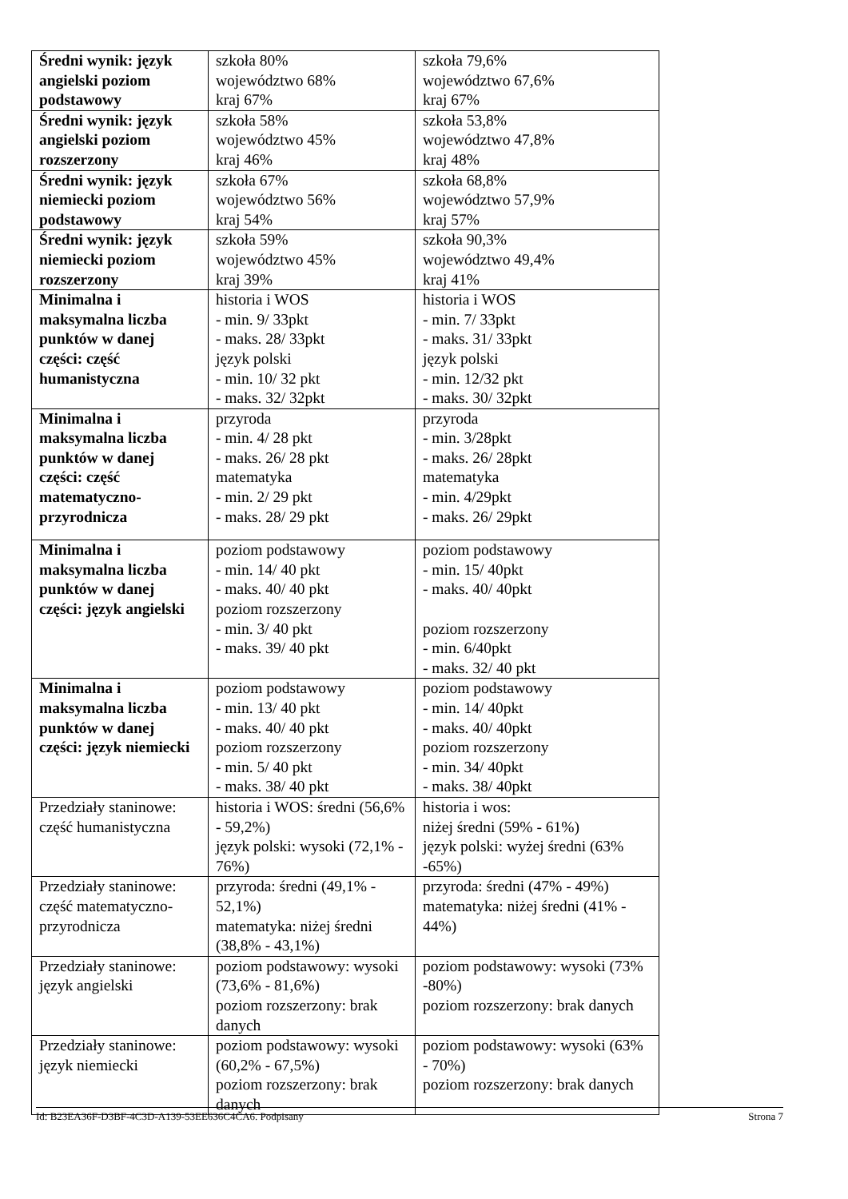| Średni wynik: język angielski poziom podstawowy | szkoła 80% województwo 68% kraj 67% | szkoła 79,6% województwo 67,6% kraj 67% |
| Średni wynik: język angielski poziom rozszerzony | szkoła 58% województwo 45% kraj 46% | szkoła 53,8% województwo 47,8% kraj 48% |
| Średni wynik: język niemiecki poziom podstawowy | szkoła 67% województwo 56% kraj 54% | szkoła 68,8% województwo 57,9% kraj 57% |
| Średni wynik: język niemiecki poziom rozszerzony | szkoła 59% województwo 45% kraj 39% | szkoła 90,3% województwo 49,4% kraj 41% |
| Minimalna i maksymalna liczba punktów w danej części: część humanistyczna | historia i WOS - min. 9/ 33pkt - maks. 28/ 33pkt język polski - min. 10/ 32 pkt - maks. 32/ 32pkt | historia i WOS - min. 7/ 33pkt - maks. 31/ 33pkt język polski - min. 12/32 pkt - maks. 30/ 32pkt |
| Minimalna i maksymalna liczba punktów w danej części: część matematyczno-przyrodnicza | przyroda - min. 4/ 28 pkt - maks. 26/ 28 pkt matematyka - min. 2/ 29 pkt - maks. 28/ 29 pkt | przyroda - min. 3/28pkt - maks. 26/ 28pkt matematyka - min. 4/29pkt - maks. 26/ 29pkt |
| Minimalna i maksymalna liczba punktów w danej części: język angielski | poziom podstawowy - min. 14/ 40 pkt - maks. 40/ 40 pkt poziom rozszerzony - min. 3/ 40 pkt - maks. 39/ 40 pkt | poziom podstawowy - min. 15/ 40pkt - maks. 40/ 40pkt poziom rozszerzony - min. 6/40pkt - maks. 32/ 40 pkt |
| Minimalna i maksymalna liczba punktów w danej części: język niemiecki | poziom podstawowy - min. 13/ 40 pkt - maks. 40/ 40 pkt poziom rozszerzony - min. 5/ 40 pkt - maks. 38/ 40 pkt | poziom podstawowy - min. 14/ 40pkt - maks. 40/ 40pkt poziom rozszerzony - min. 34/ 40pkt - maks. 38/ 40pkt |
| Przedziały staninowe: część humanistyczna | historia i WOS: średni (56,6% - 59,2%) język polski: wysoki (72,1% - 76%) | historia i wos: niżej średni (59% - 61%) język polski: wyżej średni (63% -65%) |
| Przedziały staninowe: część matematyczno-przyrodnicza | przyroda: średni (49,1% - 52,1%) matematyka: niżej średni (38,8% - 43,1%) | przyroda: średni (47% - 49%) matematyka: niżej średni (41% - 44%) |
| Przedziały staninowe: język angielski | poziom podstawowy: wysoki (73,6% - 81,6%) poziom rozszerzony: brak danych | poziom podstawowy: wysoki (73% -80%) poziom rozszerzony: brak danych |
| Przedziały staninowe: język niemiecki | poziom podstawowy: wysoki (60,2% - 67,5%) poziom rozszerzony: brak danych | poziom podstawowy: wysoki (63% - 70%) poziom rozszerzony: brak danych |
Id: B23EA36F-D3BF-4C3D-A139-53EE636C4CA6. Podpisany Strona 7